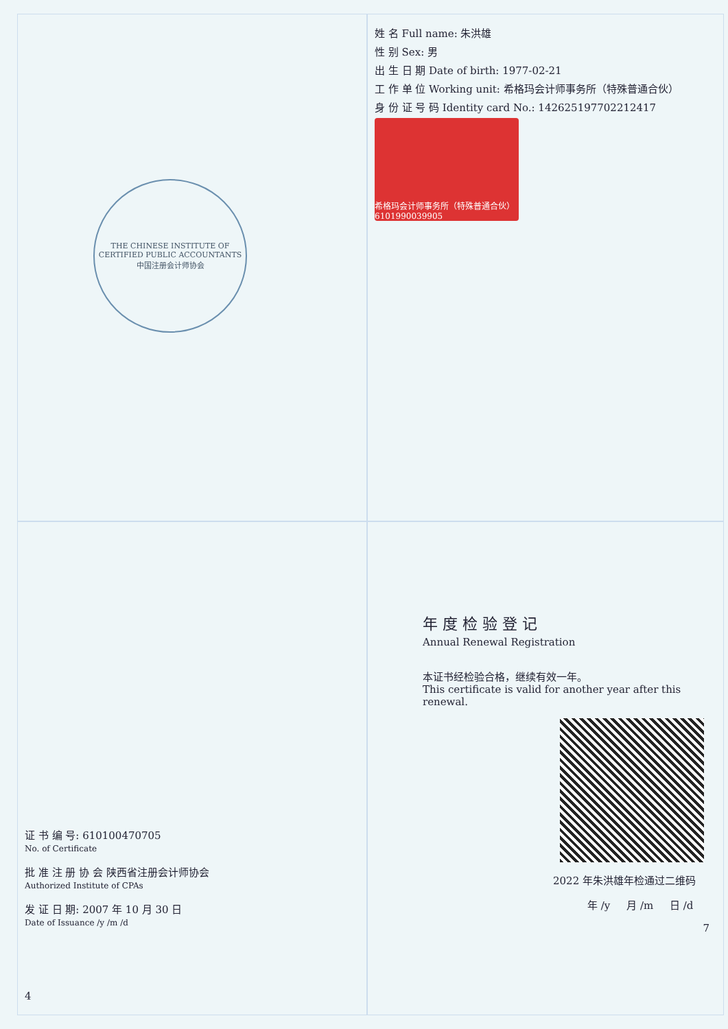THE CHINESE INSTITUTE OF CERTIFIED PUBLIC ACCOUNTANTS 中国注册会计师协会
姓 名 Full name: 朱洪雄
性 别 Sex: 男
出 生 日 期 Date of birth: 1977-02-21
工 作 单 位 Working unit: 希格玛会计师事务所（特殊普通合伙）
身 份 证 号 码 Identity card No.: 142625197702212417
希格玛会计师事务所（特殊普通合伙） 6101990039905
证 书 编 号: 610100470705
No. of Certificate
批 准 注 册 协 会 陕西省注册会计师协会
Authorized Institute of CPAs
发 证 日 期: 2007 年 10 月 30 日
Date of Issuance /y /m /d
4
年 度 检 验 登 记
Annual Renewal Registration
本证书经检验合格，继续有效一年。
This certificate is valid for another year after this renewal.
2022 年朱洪雄年检通过二维码
年 /y 月 /m 日 /d
7